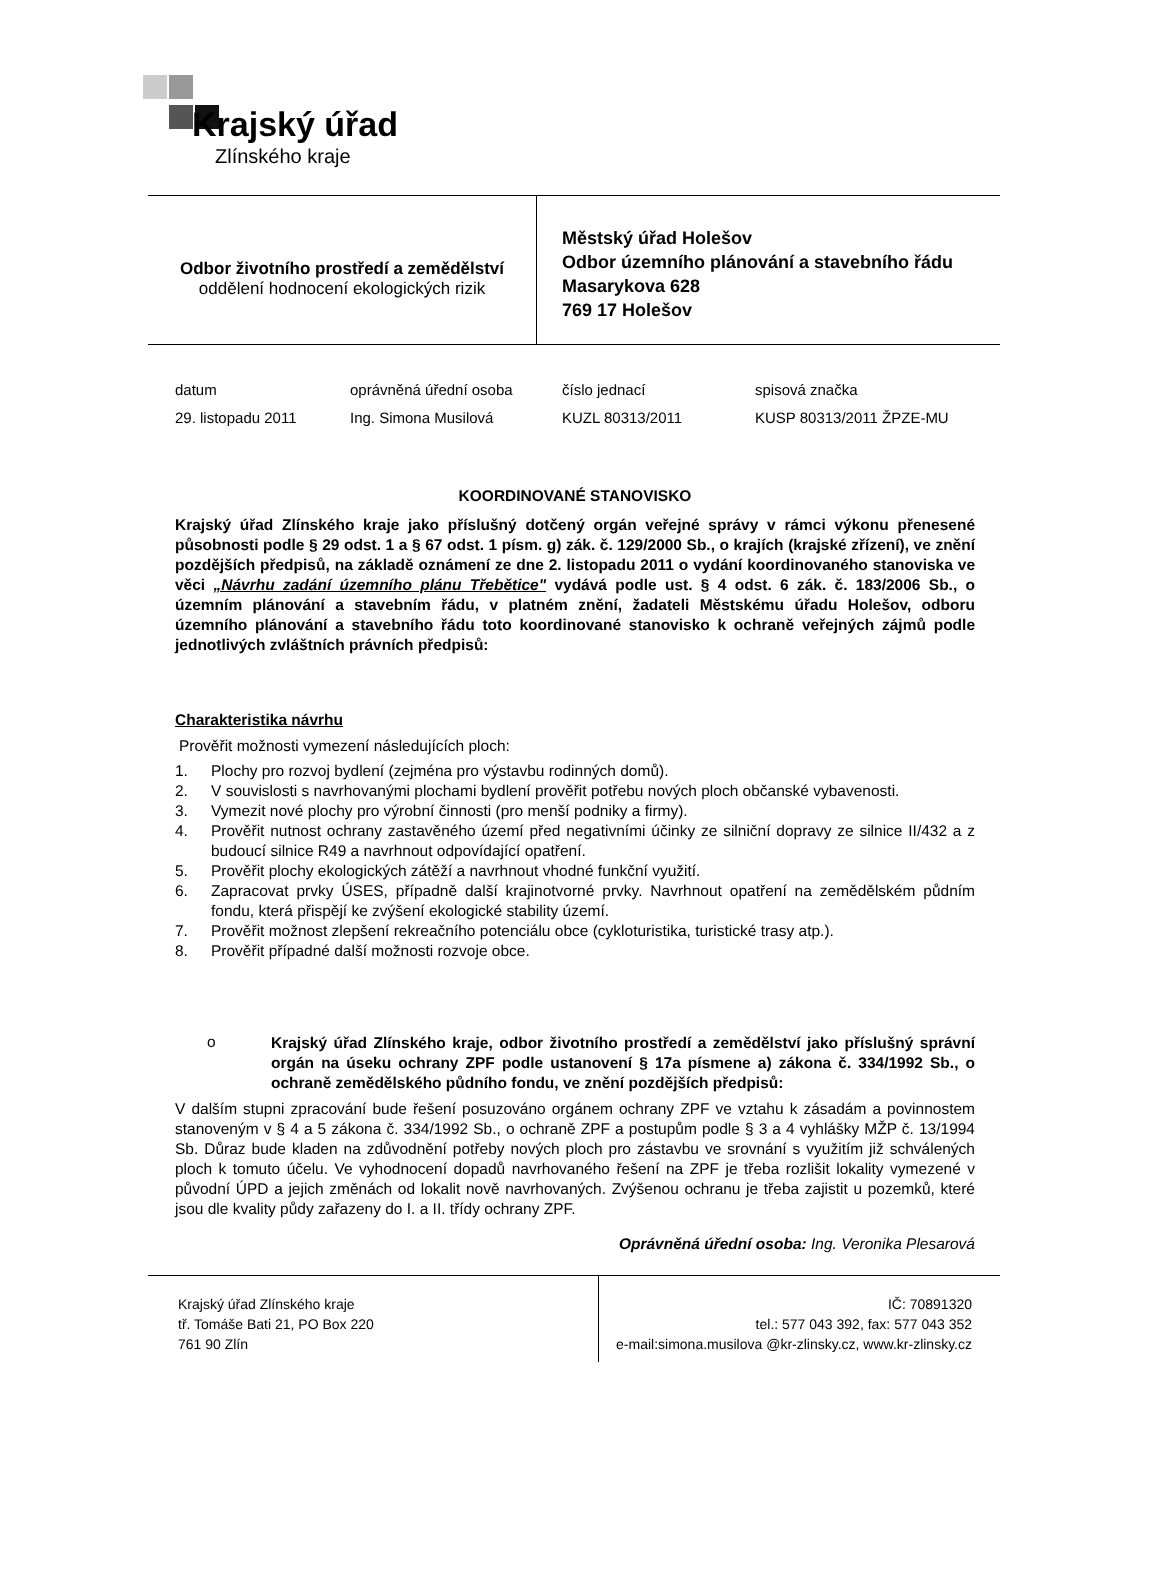Krajský úřad
Zlínského kraje
Odbor životního prostředí a zemědělství
oddělení hodnocení ekologických rizik
Městský úřad Holešov
Odbor územního plánování a stavebního řádu
Masarykova 628
769 17 Holešov
| datum | oprávněná úřední osoba | číslo jednací | spisová značka |
| 29. listopadu 2011 | Ing. Simona Musilová | KUZL 80313/2011 | KUSP 80313/2011 ŽPZE-MU |
KOORDINOVANÉ STANOVISKO
Krajský úřad Zlínského kraje jako příslušný dotčený orgán veřejné správy v rámci výkonu přenesené působnosti podle § 29 odst. 1 a § 67 odst. 1 písm. g) zák. č. 129/2000 Sb., o krajích (krajské zřízení), ve znění pozdějších předpisů, na základě oznámení ze dne 2. listopadu 2011 o vydání koordinovaného stanoviska ve věci „Návrhu zadání územního plánu Třebětice" vydává podle ust. § 4 odst. 6 zák. č. 183/2006 Sb., o územním plánování a stavebním řádu, v platném znění, žadateli Městskému úřadu Holešov, odboru územního plánování a stavebního řádu toto koordinované stanovisko k ochraně veřejných zájmů podle jednotlivých zvláštních právních předpisů:
Charakteristika návrhu
Prověřit možnosti vymezení následujících ploch:
1. Plochy pro rozvoj bydlení (zejména pro výstavbu rodinných domů).
2. V souvislosti s navrhovanými plochami bydlení prověřit potřebu nových ploch občanské vybavenosti.
3. Vymezit nové plochy pro výrobní činnosti (pro menší podniky a firmy).
4. Prověřit nutnost ochrany zastavěného území před negativními účinky ze silniční dopravy ze silnice II/432 a z budoucí silnice R49 a navrhnout odpovídající opatření.
5. Prověřit plochy ekologických zátěží a navrhnout vhodné funkční využití.
6. Zapracovat prvky ÚSES, případně další krajinotvorné prvky. Navrhnout opatření na zemědělském půdním fondu, která přispějí ke zvýšení ekologické stability území.
7. Prověřit možnost zlepšení rekreačního potenciálu obce (cykloturistika, turistické trasy atp.).
8. Prověřit případné další možnosti rozvoje obce.
o
Krajský úřad Zlínského kraje, odbor životního prostředí a zemědělství jako příslušný správní orgán na úseku ochrany ZPF podle ustanovení § 17a písmene a) zákona č. 334/1992 Sb., o ochraně zemědělského půdního fondu, ve znění pozdějších předpisů:
V dalším stupni zpracování bude řešení posuzováno orgánem ochrany ZPF ve vztahu k zásadám a povinnostem stanoveným v § 4 a 5 zákona č. 334/1992 Sb., o ochraně ZPF a postupům podle § 3 a 4 vyhlášky MŽP č. 13/1994 Sb. Důraz bude kladen na zdůvodnění potřeby nových ploch pro zástavbu ve srovnání s využitím již schválených ploch k tomuto účelu. Ve vyhodnocení dopadů navrhovaného řešení na ZPF je třeba rozlišit lokality vymezené v původní ÚPD a jejich změnách od lokalit nově navrhovaných. Zvýšenou ochranu je třeba zajistit u pozemků, které jsou dle kvality půdy zařazeny do I. a II. třídy ochrany ZPF.
Oprávněná úřední osoba: Ing. Veronika Plesarová
Krajský úřad Zlínského kraje
tř. Tomáše Bati 21, PO Box 220
761 90 Zlín
IČ: 70891320
tel.: 577 043 392, fax: 577 043 352
e-mail:simona.musilova @kr-zlinsky.cz, www.kr-zlinsky.cz